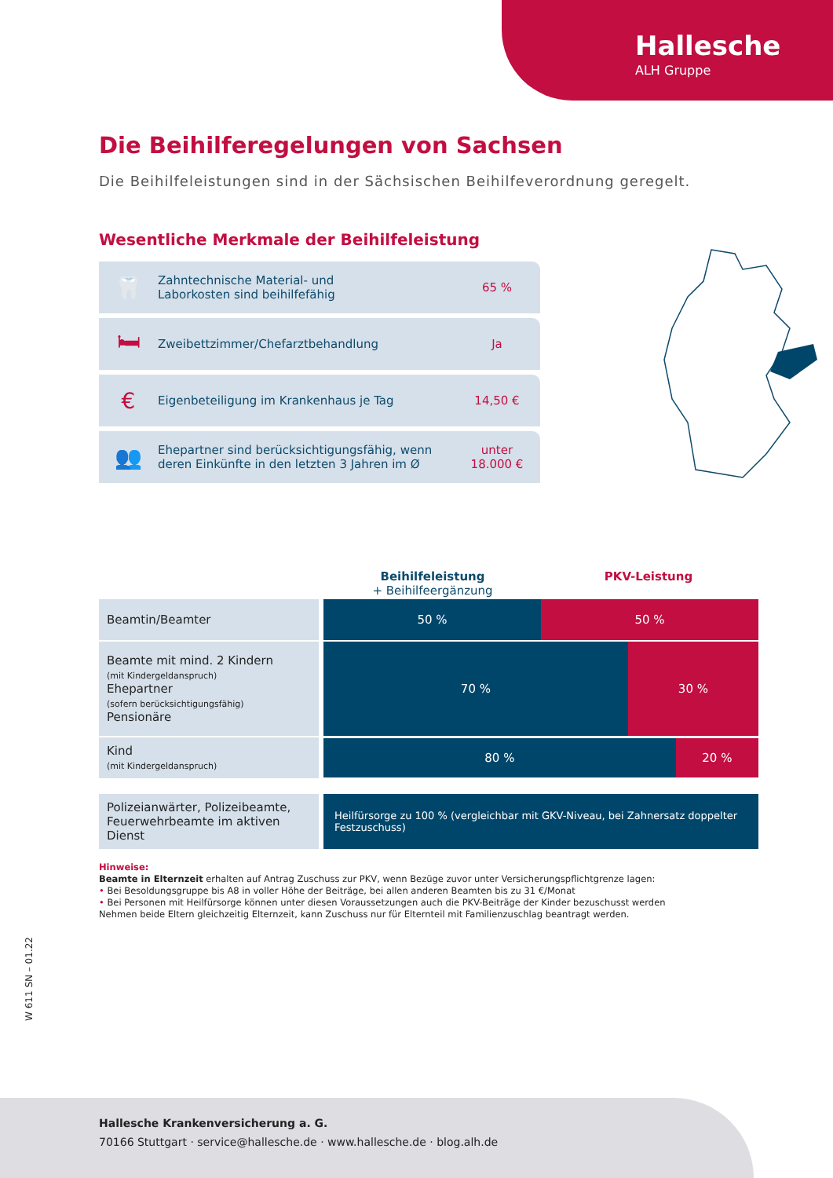Hallesche
ALH Gruppe
Die Beihilferegelungen von Sachsen
Die Beihilfeleistungen sind in der Sächsischen Beihilfeverordnung geregelt.
Wesentliche Merkmale der Beihilfeleistung
🦷
Zahntechnische Material- und
Laborkosten sind beihilfefähig
65 %
🛏
Zweibettzimmer/Chefarztbehandlung
Ja
€
Eigenbeteiligung im Krankenhaus je Tag
14,50 €
👥
Ehepartner sind berücksichtigungsfähig, wenn
deren Einkünfte in den letzten 3 Jahren im Ø
unter
18.000 €
Beihilfeleistung
+ Beihilfeergänzung
PKV-Leistung
| Beamtin/Beamter | / 50 % / 50 % / |
| Beamte mit mind. 2 Kindern (mit Kindergeldanspruch) Ehepartner (sofern berücksichtigungsfähig) Pensionäre | / 70 % / 30 % / |
| Kind (mit Kindergeldanspruch) | / 80 % / 20 % / |
| Polizeianwärter, Polizeibeamte, Feuerwehrbeamte im aktiven Dienst | Heilfürsorge zu 100 % (vergleichbar mit GKV-Niveau, bei Zahnersatz doppelter Festzuschuss) |
Hinweise:
Beamte in Elternzeit erhalten auf Antrag Zuschuss zur PKV, wenn Bezüge zuvor unter Versicherungspflichtgrenze lagen:
• Bei Besoldungsgruppe bis A8 in voller Höhe der Beiträge, bei allen anderen Beamten bis zu 31 €/Monat
• Bei Personen mit Heilfürsorge können unter diesen Voraussetzungen auch die PKV-Beiträge der Kinder bezuschusst werden
Nehmen beide Eltern gleichzeitig Elternzeit, kann Zuschuss nur für Elternteil mit Familienzuschlag beantragt werden.
W 611 SN – 01.22
Hallesche Krankenversicherung a. G.
70166 Stuttgart · service@hallesche.de · www.hallesche.de · blog.alh.de